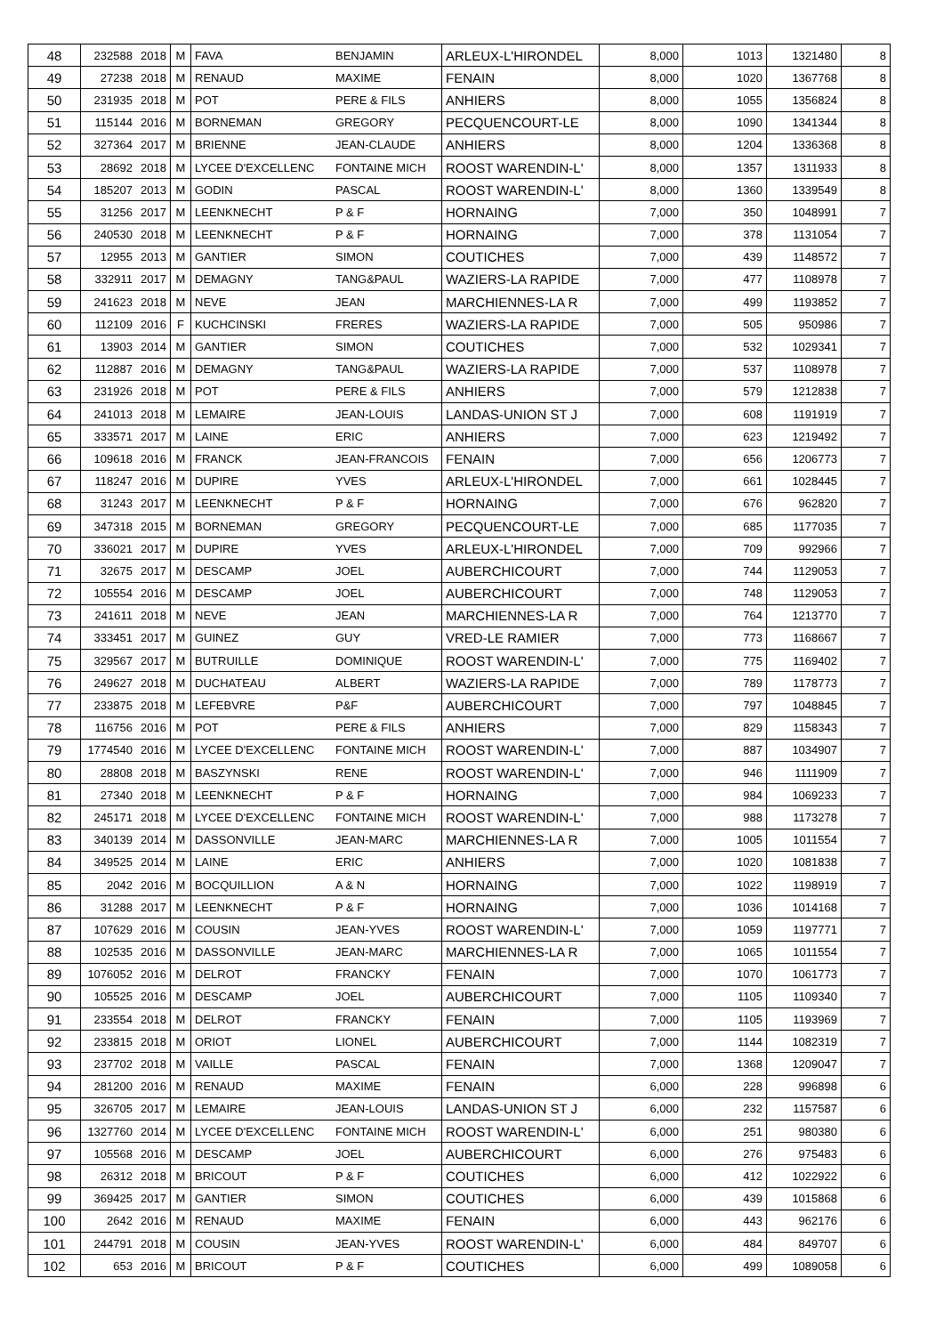| 48 | 232588 | 2018 | M | FAVA | BENJAMIN | ARLEUX-L'HIRONDEL | 8,000 | 1013 | 1321480 | 8 |
| 49 | 27238 | 2018 | M | RENAUD | MAXIME | FENAIN | 8,000 | 1020 | 1367768 | 8 |
| 50 | 231935 | 2018 | M | POT | PERE & FILS | ANHIERS | 8,000 | 1055 | 1356824 | 8 |
| 51 | 115144 | 2016 | M | BORNEMAN | GREGORY | PECQUENCOURT-LE | 8,000 | 1090 | 1341344 | 8 |
| 52 | 327364 | 2017 | M | BRIENNE | JEAN-CLAUDE | ANHIERS | 8,000 | 1204 | 1336368 | 8 |
| 53 | 28692 | 2018 | M | LYCEE D'EXCELLENC | FONTAINE MICH | ROOST WARENDIN-L' | 8,000 | 1357 | 1311933 | 8 |
| 54 | 185207 | 2013 | M | GODIN | PASCAL | ROOST WARENDIN-L' | 8,000 | 1360 | 1339549 | 8 |
| 55 | 31256 | 2017 | M | LEENKNECHT | P & F | HORNAING | 7,000 | 350 | 1048991 | 7 |
| 56 | 240530 | 2018 | M | LEENKNECHT | P & F | HORNAING | 7,000 | 378 | 1131054 | 7 |
| 57 | 12955 | 2013 | M | GANTIER | SIMON | COUTICHES | 7,000 | 439 | 1148572 | 7 |
| 58 | 332911 | 2017 | M | DEMAGNY | TANG&PAUL | WAZIERS-LA RAPIDE | 7,000 | 477 | 1108978 | 7 |
| 59 | 241623 | 2018 | M | NEVE | JEAN | MARCHIENNES-LA R | 7,000 | 499 | 1193852 | 7 |
| 60 | 112109 | 2016 | F | KUCHCINSKI | FRERES | WAZIERS-LA RAPIDE | 7,000 | 505 | 950986 | 7 |
| 61 | 13903 | 2014 | M | GANTIER | SIMON | COUTICHES | 7,000 | 532 | 1029341 | 7 |
| 62 | 112887 | 2016 | M | DEMAGNY | TANG&PAUL | WAZIERS-LA RAPIDE | 7,000 | 537 | 1108978 | 7 |
| 63 | 231926 | 2018 | M | POT | PERE & FILS | ANHIERS | 7,000 | 579 | 1212838 | 7 |
| 64 | 241013 | 2018 | M | LEMAIRE | JEAN-LOUIS | LANDAS-UNION ST J | 7,000 | 608 | 1191919 | 7 |
| 65 | 333571 | 2017 | M | LAINE | ERIC | ANHIERS | 7,000 | 623 | 1219492 | 7 |
| 66 | 109618 | 2016 | M | FRANCK | JEAN-FRANCOIS | FENAIN | 7,000 | 656 | 1206773 | 7 |
| 67 | 118247 | 2016 | M | DUPIRE | YVES | ARLEUX-L'HIRONDEL | 7,000 | 661 | 1028445 | 7 |
| 68 | 31243 | 2017 | M | LEENKNECHT | P & F | HORNAING | 7,000 | 676 | 962820 | 7 |
| 69 | 347318 | 2015 | M | BORNEMAN | GREGORY | PECQUENCOURT-LE | 7,000 | 685 | 1177035 | 7 |
| 70 | 336021 | 2017 | M | DUPIRE | YVES | ARLEUX-L'HIRONDEL | 7,000 | 709 | 992966 | 7 |
| 71 | 32675 | 2017 | M | DESCAMP | JOEL | AUBERCHICOURT | 7,000 | 744 | 1129053 | 7 |
| 72 | 105554 | 2016 | M | DESCAMP | JOEL | AUBERCHICOURT | 7,000 | 748 | 1129053 | 7 |
| 73 | 241611 | 2018 | M | NEVE | JEAN | MARCHIENNES-LA R | 7,000 | 764 | 1213770 | 7 |
| 74 | 333451 | 2017 | M | GUINEZ | GUY | VRED-LE RAMIER | 7,000 | 773 | 1168667 | 7 |
| 75 | 329567 | 2017 | M | BUTRUILLE | DOMINIQUE | ROOST WARENDIN-L' | 7,000 | 775 | 1169402 | 7 |
| 76 | 249627 | 2018 | M | DUCHATEAU | ALBERT | WAZIERS-LA RAPIDE | 7,000 | 789 | 1178773 | 7 |
| 77 | 233875 | 2018 | M | LEFEBVRE | P&F | AUBERCHICOURT | 7,000 | 797 | 1048845 | 7 |
| 78 | 116756 | 2016 | M | POT | PERE & FILS | ANHIERS | 7,000 | 829 | 1158343 | 7 |
| 79 | 1774540 | 2016 | M | LYCEE D'EXCELLENC | FONTAINE MICH | ROOST WARENDIN-L' | 7,000 | 887 | 1034907 | 7 |
| 80 | 28808 | 2018 | M | BASZYNSKI | RENE | ROOST WARENDIN-L' | 7,000 | 946 | 1111909 | 7 |
| 81 | 27340 | 2018 | M | LEENKNECHT | P & F | HORNAING | 7,000 | 984 | 1069233 | 7 |
| 82 | 245171 | 2018 | M | LYCEE D'EXCELLENC | FONTAINE MICH | ROOST WARENDIN-L' | 7,000 | 988 | 1173278 | 7 |
| 83 | 340139 | 2014 | M | DASSONVILLE | JEAN-MARC | MARCHIENNES-LA R | 7,000 | 1005 | 1011554 | 7 |
| 84 | 349525 | 2014 | M | LAINE | ERIC | ANHIERS | 7,000 | 1020 | 1081838 | 7 |
| 85 | 2042 | 2016 | M | BOCQUILLION | A & N | HORNAING | 7,000 | 1022 | 1198919 | 7 |
| 86 | 31288 | 2017 | M | LEENKNECHT | P & F | HORNAING | 7,000 | 1036 | 1014168 | 7 |
| 87 | 107629 | 2016 | M | COUSIN | JEAN-YVES | ROOST WARENDIN-L' | 7,000 | 1059 | 1197771 | 7 |
| 88 | 102535 | 2016 | M | DASSONVILLE | JEAN-MARC | MARCHIENNES-LA R | 7,000 | 1065 | 1011554 | 7 |
| 89 | 1076052 | 2016 | M | DELROT | FRANCKY | FENAIN | 7,000 | 1070 | 1061773 | 7 |
| 90 | 105525 | 2016 | M | DESCAMP | JOEL | AUBERCHICOURT | 7,000 | 1105 | 1109340 | 7 |
| 91 | 233554 | 2018 | M | DELROT | FRANCKY | FENAIN | 7,000 | 1105 | 1193969 | 7 |
| 92 | 233815 | 2018 | M | ORIOT | LIONEL | AUBERCHICOURT | 7,000 | 1144 | 1082319 | 7 |
| 93 | 237702 | 2018 | M | VAILLE | PASCAL | FENAIN | 7,000 | 1368 | 1209047 | 7 |
| 94 | 281200 | 2016 | M | RENAUD | MAXIME | FENAIN | 6,000 | 228 | 996898 | 6 |
| 95 | 326705 | 2017 | M | LEMAIRE | JEAN-LOUIS | LANDAS-UNION ST J | 6,000 | 232 | 1157587 | 6 |
| 96 | 1327760 | 2014 | M | LYCEE D'EXCELLENC | FONTAINE MICH | ROOST WARENDIN-L' | 6,000 | 251 | 980380 | 6 |
| 97 | 105568 | 2016 | M | DESCAMP | JOEL | AUBERCHICOURT | 6,000 | 276 | 975483 | 6 |
| 98 | 26312 | 2018 | M | BRICOUT | P & F | COUTICHES | 6,000 | 412 | 1022922 | 6 |
| 99 | 369425 | 2017 | M | GANTIER | SIMON | COUTICHES | 6,000 | 439 | 1015868 | 6 |
| 100 | 2642 | 2016 | M | RENAUD | MAXIME | FENAIN | 6,000 | 443 | 962176 | 6 |
| 101 | 244791 | 2018 | M | COUSIN | JEAN-YVES | ROOST WARENDIN-L' | 6,000 | 484 | 849707 | 6 |
| 102 | 653 | 2016 | M | BRICOUT | P & F | COUTICHES | 6,000 | 499 | 1089058 | 6 |